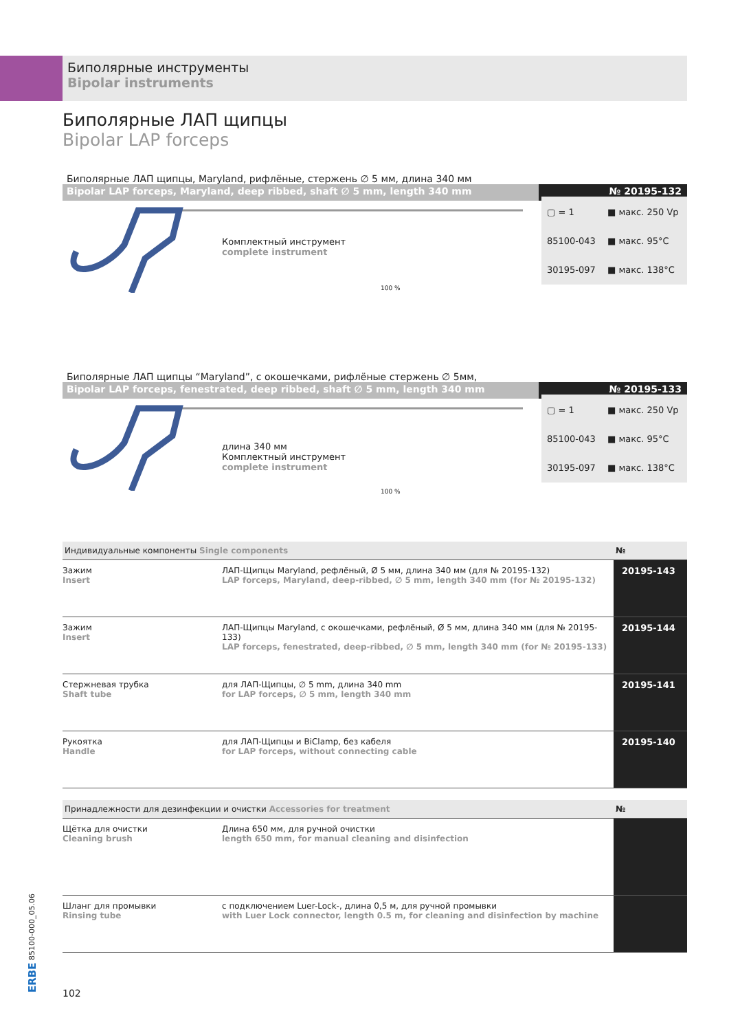Биполярные инструменты
Bipolar instruments
Биполярные ЛАП щипцы
Bipolar LAP forceps
Биполярные ЛАП щипцы, Maryland, рифлёные, стержень ∅ 5 мм, длина 340 мм
Bipolar LAP forceps, Maryland, deep ribbed, shaft ∅ 5 mm, length 340 mm
№ 20195-132
Комплектный инструмент
complete instrument
100 %
| ▢ = 1 | ■ макс. 250 Vp |
| 85100-043 | ■ макс. 95°C |
| 30195-097 | ■ макс. 138°C |
Биполярные ЛАП щипцы “Maryland”, с окошечками, рифлёные стержень ∅ 5мм,
Bipolar LAP forceps, fenestrated, deep ribbed, shaft ∅ 5 mm, length 340 mm
№ 20195-133
длина 340 мм
Комплектный инструмент
complete instrument
100 %
| ▢ = 1 | ■ макс. 250 Vp |
| 85100-043 | ■ макс. 95°C |
| 30195-097 | ■ макс. 138°C |
| Индивидуальные компоненты Single components | | № |
| --- | --- | --- |
| Зажим Insert | ЛАП-Щипцы Maryland, рефлёный, Ø 5 мм, длина 340 мм (для № 20195-132) LAP forceps, Maryland, deep-ribbed, ∅ 5 mm, length 340 mm (for № 20195-132) | 20195-143 |
| Зажим Insert | ЛАП-Щипцы Maryland, с окошечками, рефлёный, Ø 5 мм, длина 340 мм (для № 20195-133) LAP forceps, fenestrated, deep-ribbed, ∅ 5 mm, length 340 mm (for № 20195-133) | 20195-144 |
| Стержневая трубка Shaft tube | для ЛАП-Щипцы, ∅ 5 mm, длина 340 mm for LAP forceps, ∅ 5 mm, length 340 mm | 20195-141 |
| Рукоятка Handle | для ЛАП-Щипцы и BiClamp, без кабеля for LAP forceps, without connecting cable | 20195-140 |
| Принадлежности для дезинфекции и очистки Accessories for treatment | | № |
| --- | --- | --- |
| Щётка для очистки Cleaning brush | Длина 650 мм, для ручной очистки length 650 mm, for manual cleaning and disinfection | |
| Шланг для промывки Rinsing tube | с подключением Luer-Lock-, длина 0,5 м, для ручной промывки with Luer Lock connector, length 0.5 m, for cleaning and disinfection by machine | |
ERBE 85100-000_05.06
102